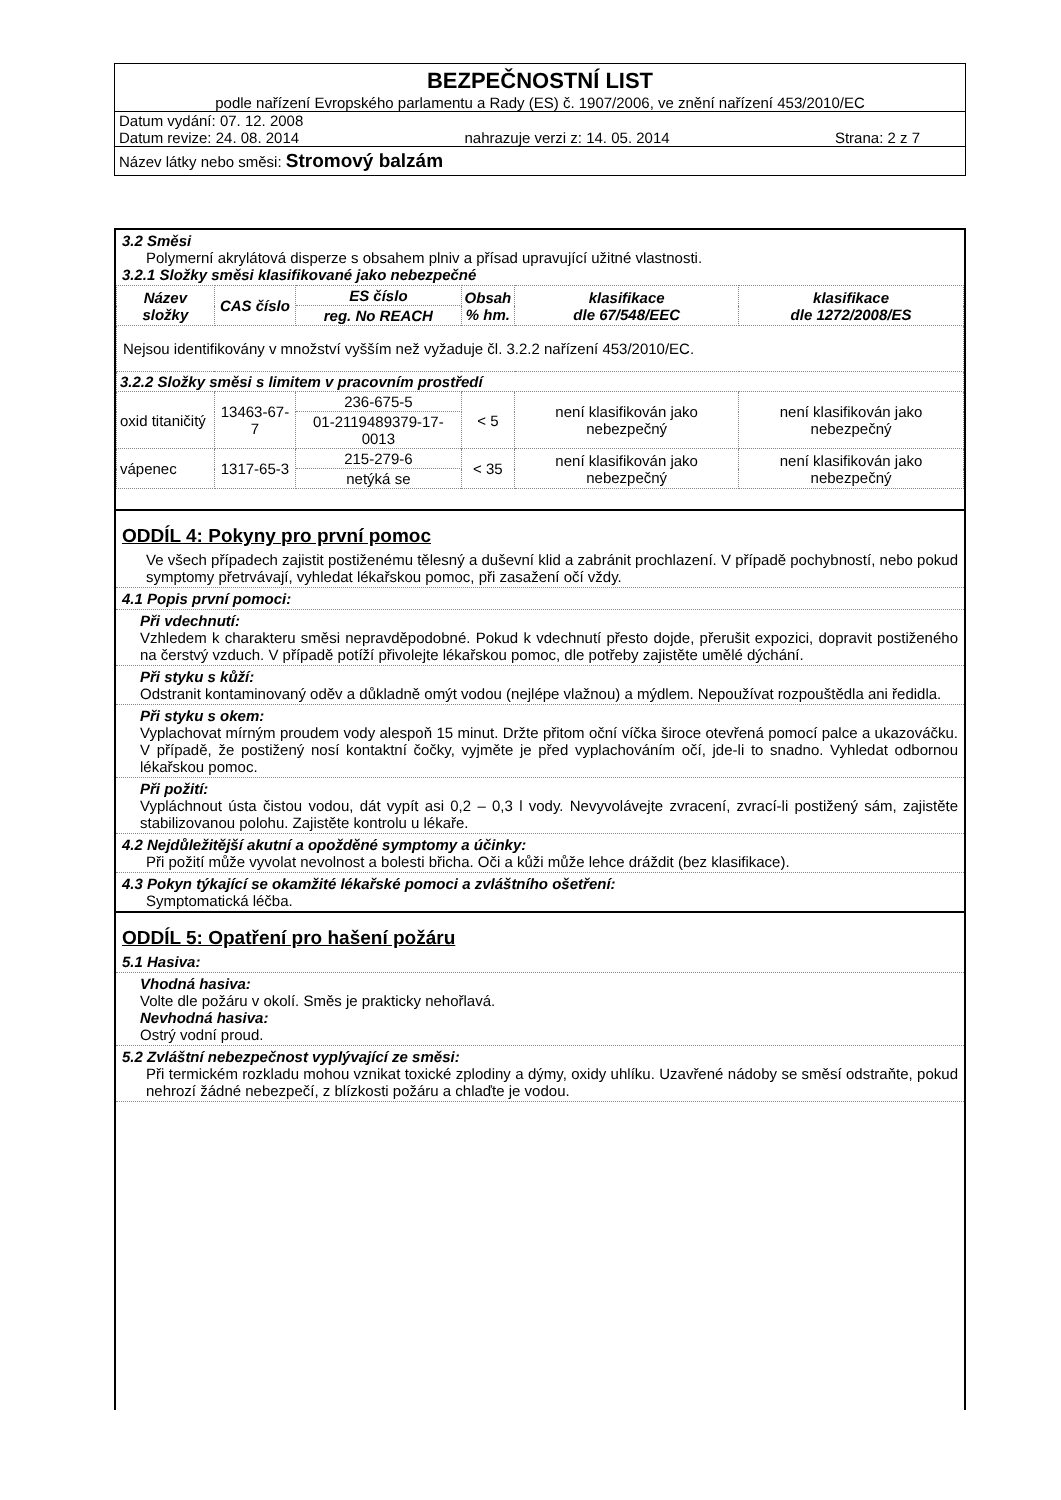BEZPEČNOSTNÍ LIST
podle nařízení Evropského parlamentu a Rady (ES) č. 1907/2006, ve znění nařízení 453/2010/EC
Datum vydání: 07. 12. 2008
Datum revize: 24. 08. 2014 nahrazuje verzi z: 14. 05. 2014 Strana: 2 z 7
Název látky nebo směsi: Stromový balzám
3.2 Směsi
Polymerní akrylátová disperze s obsahem plniv a přísad upravující užitné vlastnosti.
3.2.1 Složky směsi klasifikované jako nebezpečné
| Název složky | CAS číslo | ES číslo | Obsah % hm. | klasifikace dle 67/548/EEC | klasifikace dle 1272/2008/ES |
| --- | --- | --- | --- | --- | --- |
| | | reg. No REACH | | | |
| Nejsou identifikovány v množství vyšším než vyžaduje čl. 3.2.2 nařízení 453/2010/EC. | | | | | |
| 3.2.2 Složky směsi s limitem v pracovním prostředí | | | | | |
| oxid titaničitý | 13463-67-7 | 236-675-5 | < 5 | není klasifikován jako nebezpečný | není klasifikován jako nebezpečný |
| | | 01-2119489379-17-0013 | | | |
| vápenec | 1317-65-3 | 215-279-6 | < 35 | není klasifikován jako nebezpečný | není klasifikován jako nebezpečný |
| | | netýká se | | | |
ODDÍL 4: Pokyny pro první pomoc
Ve všech případech zajistit postiženému tělesný a duševní klid a zabránit prochlazení. V případě pochybností, nebo pokud symptomy přetrvávají, vyhledat lékařskou pomoc, při zasažení očí vždy.
4.1 Popis první pomoci:
Při vdechnutí:
Vzhledem k charakteru směsi nepravděpodobné. Pokud k vdechnutí přesto dojde, přerušit expozici, dopravit postiženého na čerstvý vzduch. V případě potíží přivolejte lékařskou pomoc, dle potřeby zajistěte umělé dýchání.
Při styku s kůží:
Odstranit kontaminovaný oděv a důkladně omýt vodou (nejlépe vlažnou) a mýdlem. Nepoužívat rozpouštědla ani ředidla.
Při styku s okem:
Vyplachovat mírným proudem vody alespoň 15 minut. Držte přitom oční víčka široce otevřená pomocí palce a ukazováčku. V případě, že postižený nosí kontaktní čočky, vyjměte je před vyplachováním očí, jde-li to snadno. Vyhledat odbornou lékařskou pomoc.
Při požití:
Vypláchnout ústa čistou vodou, dát vypít asi 0,2 – 0,3 l vody. Nevyvolávejte zvracení, zvrací-li postižený sám, zajistěte stabilizovanou polohu. Zajistěte kontrolu u lékaře.
4.2 Nejdůležitější akutní a opožděné symptomy a účinky:
Při požití může vyvolat nevolnost a bolesti břicha. Oči a kůži může lehce dráždit (bez klasifikace).
4.3 Pokyn týkající se okamžité lékařské pomoci a zvláštního ošetření:
Symptomatická léčba.
ODDÍL 5: Opatření pro hašení požáru
5.1 Hasiva:
Vhodná hasiva:
Volte dle požáru v okolí. Směs je prakticky nehořlavá.
Nevhodná hasiva:
Ostrý vodní proud.
5.2 Zvláštní nebezpečnost vyplývající ze směsi:
Při termickém rozkladu mohou vznikat toxické zplodiny a dýmy, oxidy uhlíku. Uzavřené nádoby se směsí odstraňte, pokud nehrozí žádné nebezpečí, z blízkosti požáru a chlaďte je vodou.